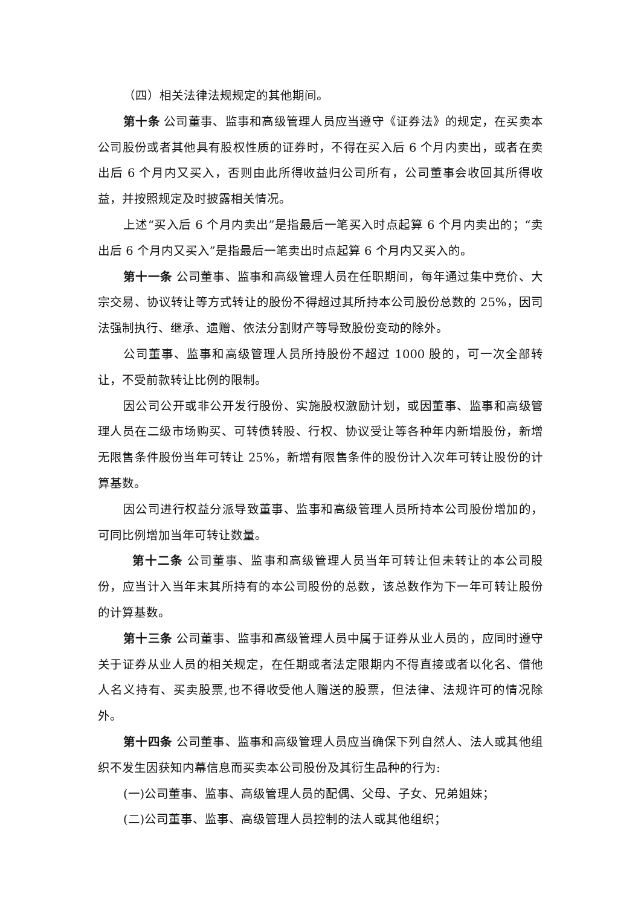（四）相关法律法规规定的其他期间。
第十条 公司董事、监事和高级管理人员应当遵守《证券法》的规定，在买卖本公司股份或者其他具有股权性质的证券时，不得在买入后 6 个月内卖出，或者在卖出后 6 个月内又买入，否则由此所得收益归公司所有，公司董事会收回其所得收益，并按照规定及时披露相关情况。
上述“买入后 6 个月内卖出”是指最后一笔买入时点起算 6 个月内卖出的；“卖出后 6 个月内又买入”是指最后一笔卖出时点起算 6 个月内又买入的。
第十一条 公司董事、监事和高级管理人员在任职期间，每年通过集中竞价、大宗交易、协议转让等方式转让的股份不得超过其所持本公司股份总数的 25%，因司法强制执行、继承、遗赠、依法分割财产等导致股份变动的除外。
公司董事、监事和高级管理人员所持股份不超过 1000 股的，可一次全部转让，不受前款转让比例的限制。
因公司公开或非公开发行股份、实施股权激励计划，或因董事、监事和高级管理人员在二级市场购买、可转债转股、行权、协议受让等各种年内新增股份，新增无限售条件股份当年可转让 25%，新增有限售条件的股份计入次年可转让股份的计算基数。
因公司进行权益分派导致董事、监事和高级管理人员所持本公司股份增加的，可同比例增加当年可转让数量。
第十二条 公司董事、监事和高级管理人员当年可转让但未转让的本公司股份，应当计入当年末其所持有的本公司股份的总数，该总数作为下一年可转让股份的计算基数。
第十三条 公司董事、监事和高级管理人员中属于证券从业人员的，应同时遵守关于证券从业人员的相关规定，在任期或者法定限期内不得直接或者以化名、借他人名义持有、买卖股票,也不得收受他人赠送的股票，但法律、法规许可的情况除外。
第十四条 公司董事、监事和高级管理人员应当确保下列自然人、法人或其他组织不发生因获知内幕信息而买卖本公司股份及其衍生品种的行为:
(一)公司董事、监事、高级管理人员的配偶、父母、子女、兄弟姐妹；
(二)公司董事、监事、高级管理人员控制的法人或其他组织；